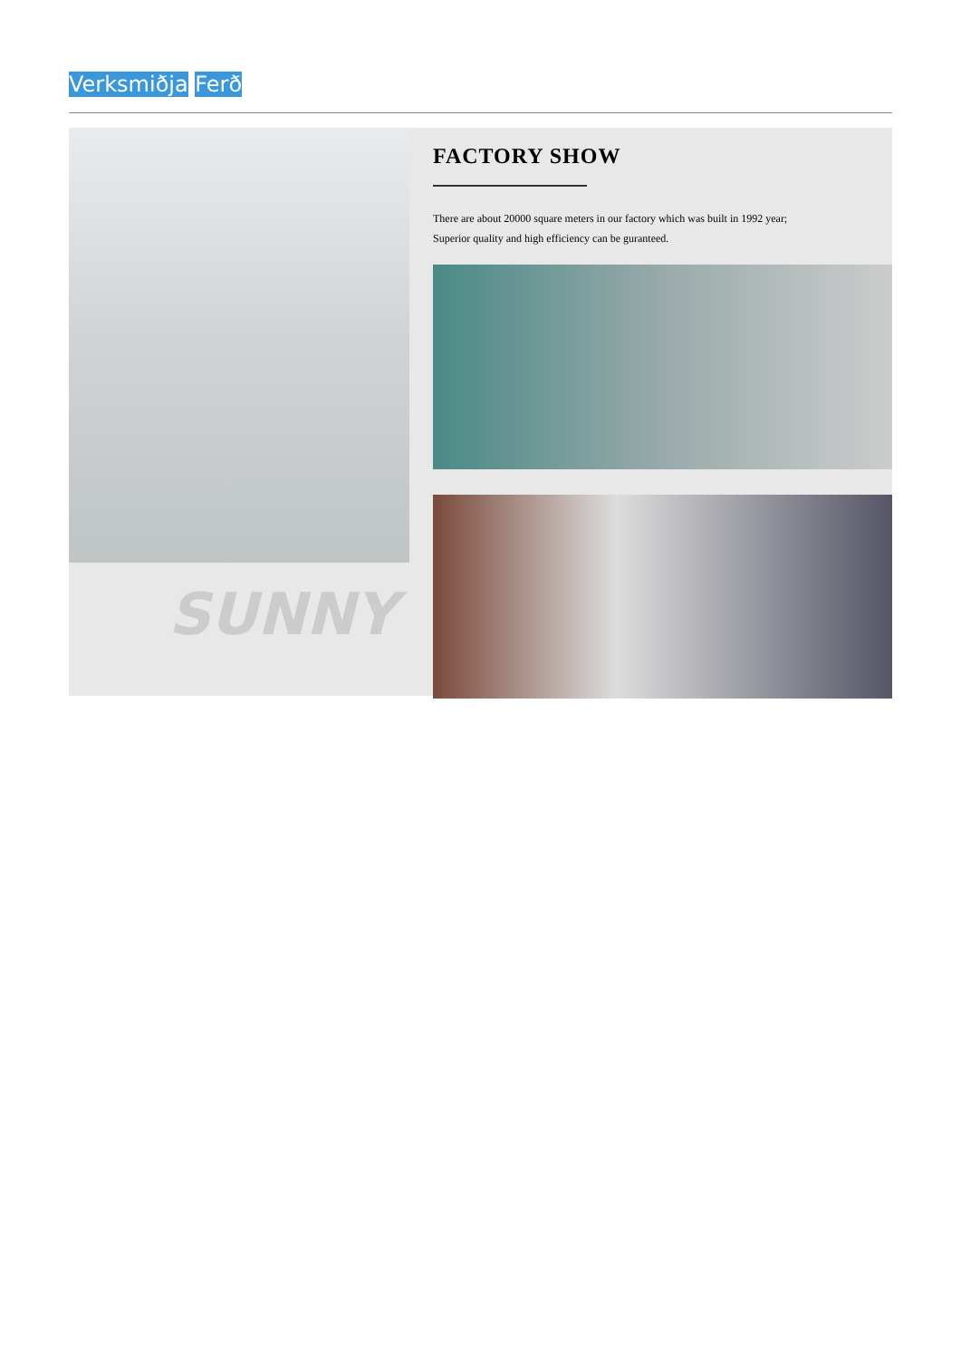Verksmiðja Ferð
SUNNY
FACTORY SHOW
There are about 20000 square meters in our factory which was built in 1992 year;
Superior quality and high efficiency can be guranteed.